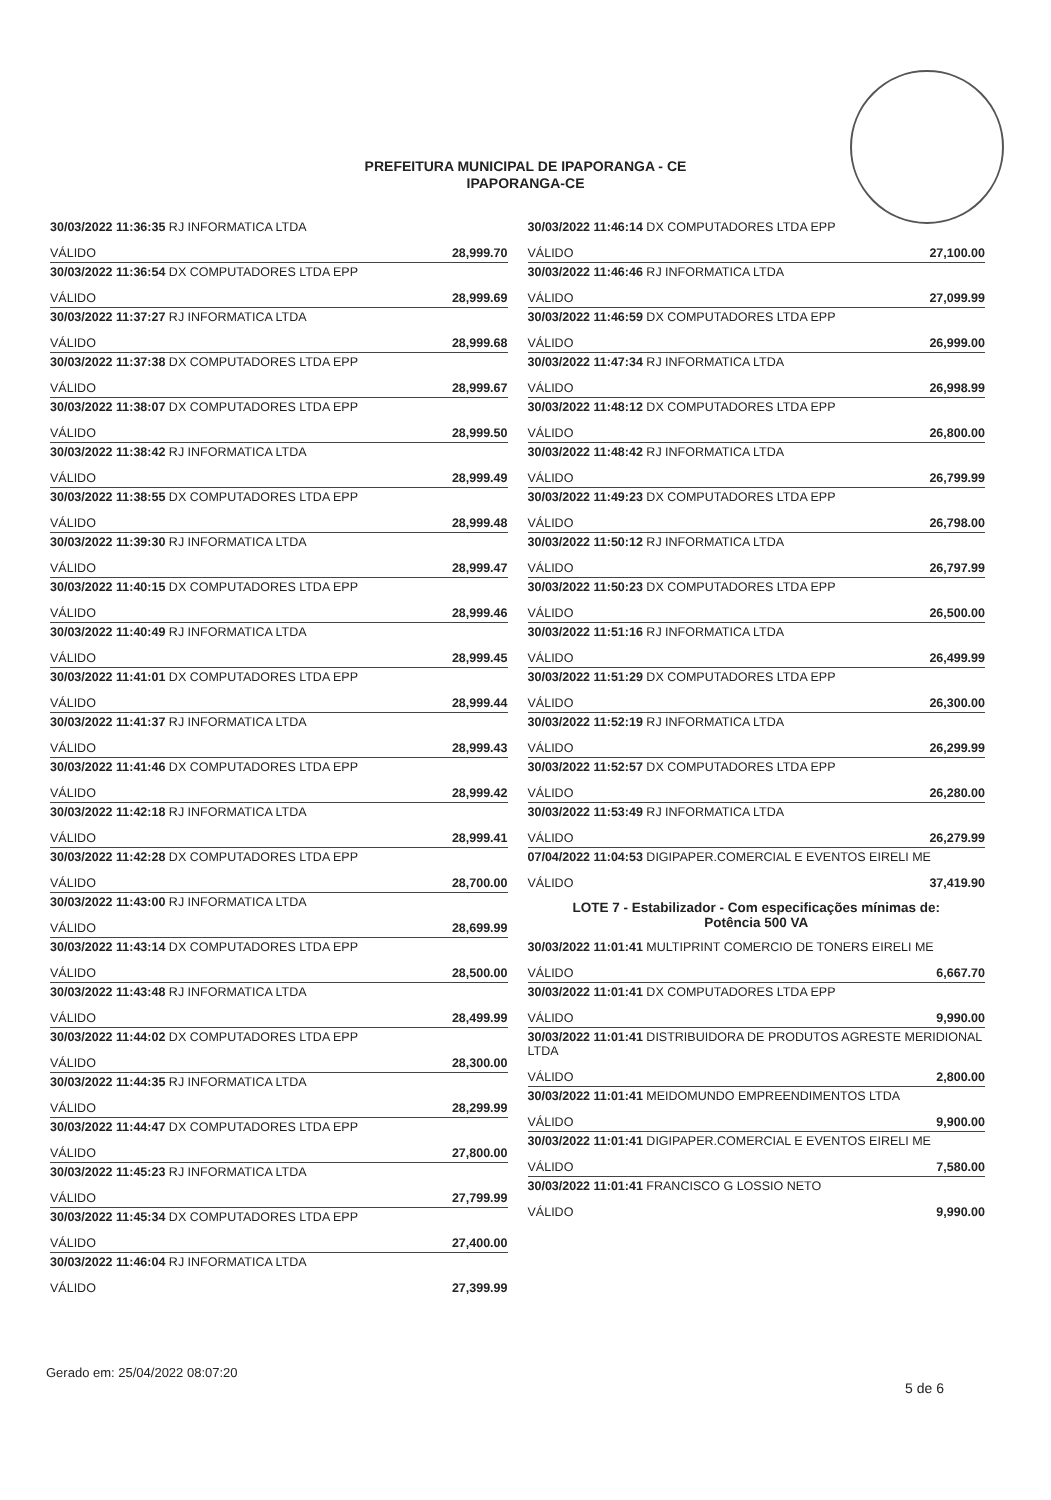PREFEITURA MUNICIPAL DE IPAPORANGA - CE
IPAPORANGA-CE
30/03/2022 11:36:35 RJ INFORMATICA LTDA
VÁLIDO 28,999.70
30/03/2022 11:36:54 DX COMPUTADORES LTDA EPP
VÁLIDO 28,999.69
30/03/2022 11:37:27 RJ INFORMATICA LTDA
VÁLIDO 28,999.68
30/03/2022 11:37:38 DX COMPUTADORES LTDA EPP
VÁLIDO 28,999.67
30/03/2022 11:38:07 DX COMPUTADORES LTDA EPP
VÁLIDO 28,999.50
30/03/2022 11:38:42 RJ INFORMATICA LTDA
VÁLIDO 28,999.49
30/03/2022 11:38:55 DX COMPUTADORES LTDA EPP
VÁLIDO 28,999.48
30/03/2022 11:39:30 RJ INFORMATICA LTDA
VÁLIDO 28,999.47
30/03/2022 11:40:15 DX COMPUTADORES LTDA EPP
VÁLIDO 28,999.46
30/03/2022 11:40:49 RJ INFORMATICA LTDA
VÁLIDO 28,999.45
30/03/2022 11:41:01 DX COMPUTADORES LTDA EPP
VÁLIDO 28,999.44
30/03/2022 11:41:37 RJ INFORMATICA LTDA
VÁLIDO 28,999.43
30/03/2022 11:41:46 DX COMPUTADORES LTDA EPP
VÁLIDO 28,999.42
30/03/2022 11:42:18 RJ INFORMATICA LTDA
VÁLIDO 28,999.41
30/03/2022 11:42:28 DX COMPUTADORES LTDA EPP
VÁLIDO 28,700.00
30/03/2022 11:43:00 RJ INFORMATICA LTDA
VÁLIDO 28,699.99
30/03/2022 11:43:14 DX COMPUTADORES LTDA EPP
VÁLIDO 28,500.00
30/03/2022 11:43:48 RJ INFORMATICA LTDA
VÁLIDO 28,499.99
30/03/2022 11:44:02 DX COMPUTADORES LTDA EPP
VÁLIDO 28,300.00
30/03/2022 11:44:35 RJ INFORMATICA LTDA
VÁLIDO 28,299.99
30/03/2022 11:44:47 DX COMPUTADORES LTDA EPP
VÁLIDO 27,800.00
30/03/2022 11:45:23 RJ INFORMATICA LTDA
VÁLIDO 27,799.99
30/03/2022 11:45:34 DX COMPUTADORES LTDA EPP
VÁLIDO 27,400.00
30/03/2022 11:46:04 RJ INFORMATICA LTDA
VÁLIDO 27,399.99
30/03/2022 11:46:14 DX COMPUTADORES LTDA EPP
VÁLIDO 27,100.00
30/03/2022 11:46:46 RJ INFORMATICA LTDA
VÁLIDO 27,099.99
30/03/2022 11:46:59 DX COMPUTADORES LTDA EPP
VÁLIDO 26,999.00
30/03/2022 11:47:34 RJ INFORMATICA LTDA
VÁLIDO 26,998.99
30/03/2022 11:48:12 DX COMPUTADORES LTDA EPP
VÁLIDO 26,800.00
30/03/2022 11:48:42 RJ INFORMATICA LTDA
VÁLIDO 26,799.99
30/03/2022 11:49:23 DX COMPUTADORES LTDA EPP
VÁLIDO 26,798.00
30/03/2022 11:50:12 RJ INFORMATICA LTDA
VÁLIDO 26,797.99
30/03/2022 11:50:23 DX COMPUTADORES LTDA EPP
VÁLIDO 26,500.00
30/03/2022 11:51:16 RJ INFORMATICA LTDA
VÁLIDO 26,499.99
30/03/2022 11:51:29 DX COMPUTADORES LTDA EPP
VÁLIDO 26,300.00
30/03/2022 11:52:19 RJ INFORMATICA LTDA
VÁLIDO 26,299.99
30/03/2022 11:52:57 DX COMPUTADORES LTDA EPP
VÁLIDO 26,280.00
30/03/2022 11:53:49 RJ INFORMATICA LTDA
VÁLIDO 26,279.99
07/04/2022 11:04:53 DIGIPAPER.COMERCIAL E EVENTOS EIRELI ME
VÁLIDO 37,419.90
LOTE 7 - Estabilizador - Com especificações mínimas de:
Potência 500 VA
30/03/2022 11:01:41 MULTIPRINT COMERCIO DE TONERS EIRELI ME
VÁLIDO 6,667.70
30/03/2022 11:01:41 DX COMPUTADORES LTDA EPP
VÁLIDO 9,990.00
30/03/2022 11:01:41 DISTRIBUIDORA DE PRODUTOS AGRESTE MERIDIONAL LTDA
VÁLIDO 2,800.00
30/03/2022 11:01:41 MEIDOMUNDO EMPREENDIMENTOS LTDA
VÁLIDO 9,900.00
30/03/2022 11:01:41 DIGIPAPER.COMERCIAL E EVENTOS EIRELI ME
VÁLIDO 7,580.00
30/03/2022 11:01:41 FRANCISCO G LOSSIO NETO
VÁLIDO 9,990.00
Gerado em: 25/04/2022 08:07:20
5 de 6